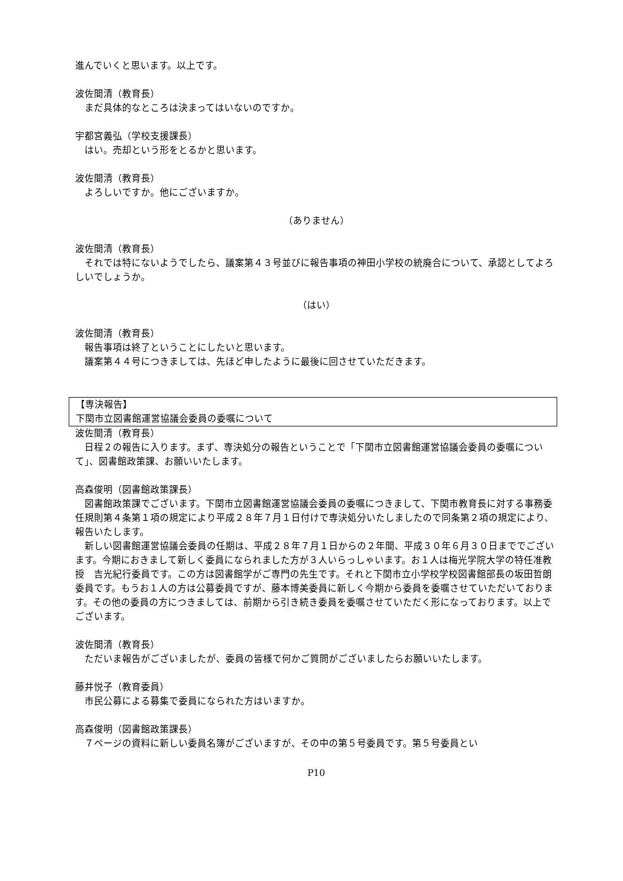進んでいくと思います。以上です。
波佐間清（教育長）
まだ具体的なところは決まってはいないのですか。
宇都宮義弘（学校支援課長）
はい。売却という形をとるかと思います。
波佐間清（教育長）
よろしいですか。他にございますか。
（ありません）
波佐間清（教育長）
それでは特にないようでしたら、議案第４３号並びに報告事項の神田小学校の統廃合について、承認としてよろしいでしょうか。
（はい）
波佐間清（教育長）
報告事項は終了ということにしたいと思います。
議案第４４号につきましては、先ほど申したように最後に回させていただきます。
【専決報告】
下関市立図書館運営協議会委員の委嘱について
波佐間清（教育長）
日程２の報告に入ります。まず、専決処分の報告ということで「下関市立図書館運営協議会委員の委嘱について」、図書館政策課、お願いいたします。
高森俊明（図書館政策課長）
図書館政策課でございます。下関市立図書館運営協議会委員の委嘱につきまして、下関市教育長に対する事務委任規則第４条第１項の規定により平成２８年７月１日付けで専決処分いたしましたので同条第２項の規定により、報告いたします。
新しい図書館運営協議会委員の任期は、平成２８年７月１日からの２年間、平成３０年６月３０日まででございます。今期におきまして新しく委員になられました方が３人いらっしゃいます。お１人は梅光学院大学の特任准教授　吉光紀行委員です。この方は図書館学がご専門の先生です。それと下関市立小学校学校図書館部長の坂田哲朗委員です。もうお１人の方は公募委員ですが、藤本博美委員に新しく今期から委員を委嘱させていただいております。その他の委員の方につきましては、前期から引き続き委員を委嘱させていただく形になっております。以上でございます。
波佐間清（教育長）
ただいま報告がございましたが、委員の皆様で何かご質問がございましたらお願いいたします。
藤井悦子（教育委員）
市民公募による募集で委員になられた方はいますか。
高森俊明（図書館政策課長）
７ページの資料に新しい委員名簿がございますが、その中の第５号委員です。第５号委員とい
P10